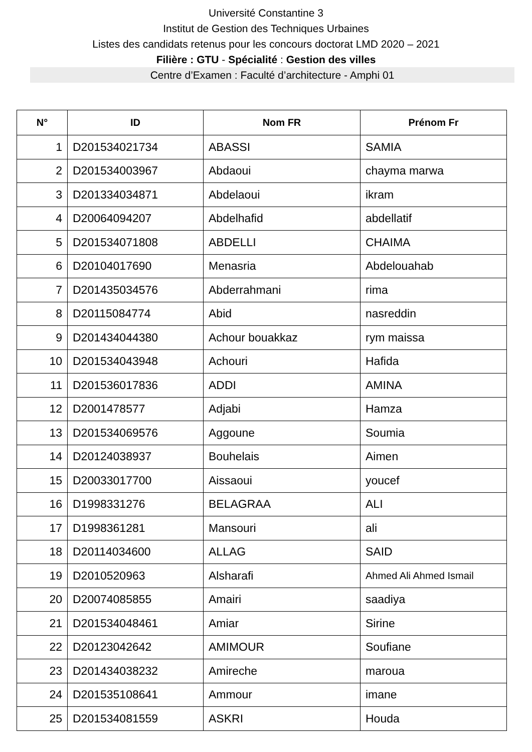Université Constantine 3
Institut de Gestion des Techniques Urbaines
Listes des candidats retenus pour les concours doctorat LMD 2020 – 2021
Filière : GTU - Spécialité : Gestion des villes
Centre d’Examen : Faculté d’architecture - Amphi 01
| N° | ID | Nom FR | Prénom Fr |
| --- | --- | --- | --- |
| 1 | D201534021734 | ABASSI | SAMIA |
| 2 | D201534003967 | Abdaoui | chayma marwa |
| 3 | D201334034871 | Abdelaoui | ikram |
| 4 | D20064094207 | Abdelhafid | abdellatif |
| 5 | D201534071808 | ABDELLI | CHAIMA |
| 6 | D20104017690 | Menasria | Abdelouahab |
| 7 | D201435034576 | Abderrahmani | rima |
| 8 | D20115084774 | Abid | nasreddin |
| 9 | D201434044380 | Achour bouakkaz | rym maissa |
| 10 | D201534043948 | Achouri | Hafida |
| 11 | D201536017836 | ADDI | AMINA |
| 12 | D2001478577 | Adjabi | Hamza |
| 13 | D201534069576 | Aggoune | Soumia |
| 14 | D20124038937 | Bouhelais | Aimen |
| 15 | D20033017700 | Aissaoui | youcef |
| 16 | D1998331276 | BELAGRAA | ALI |
| 17 | D1998361281 | Mansouri | ali |
| 18 | D20114034600 | ALLAG | SAID |
| 19 | D2010520963 | Alsharafi | Ahmed Ali Ahmed Ismail |
| 20 | D20074085855 | Amairi | saadiya |
| 21 | D201534048461 | Amiar | Sirine |
| 22 | D20123042642 | AMIMOUR | Soufiane |
| 23 | D201434038232 | Amireche | maroua |
| 24 | D201535108641 | Ammour | imane |
| 25 | D201534081559 | ASKRI | Houda |